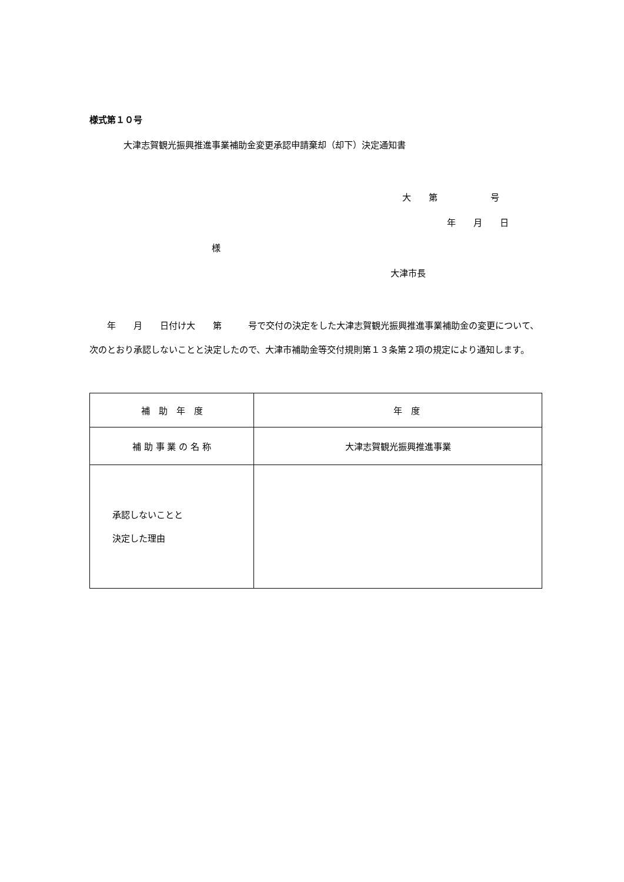様式第１０号
大津志賀観光振興推進事業補助金変更承認申請棄却（却下）決定通知書
大　　第　　　　　　号
年　　月　　日
様
大津市長
　　年　　月　　日付け大　　第　　　号で交付の決定をした大津志賀観光振興推進事業補助金の変更について、次のとおり承認しないことと決定したので、大津市補助金等交付規則第１３条第２項の規定により通知します。
| 補 助 年 度 | 年 度 |
| 補 助 事 業 の 名 称 | 大津志賀観光振興推進事業 |
| 承認しないことと 決定した理由 | |